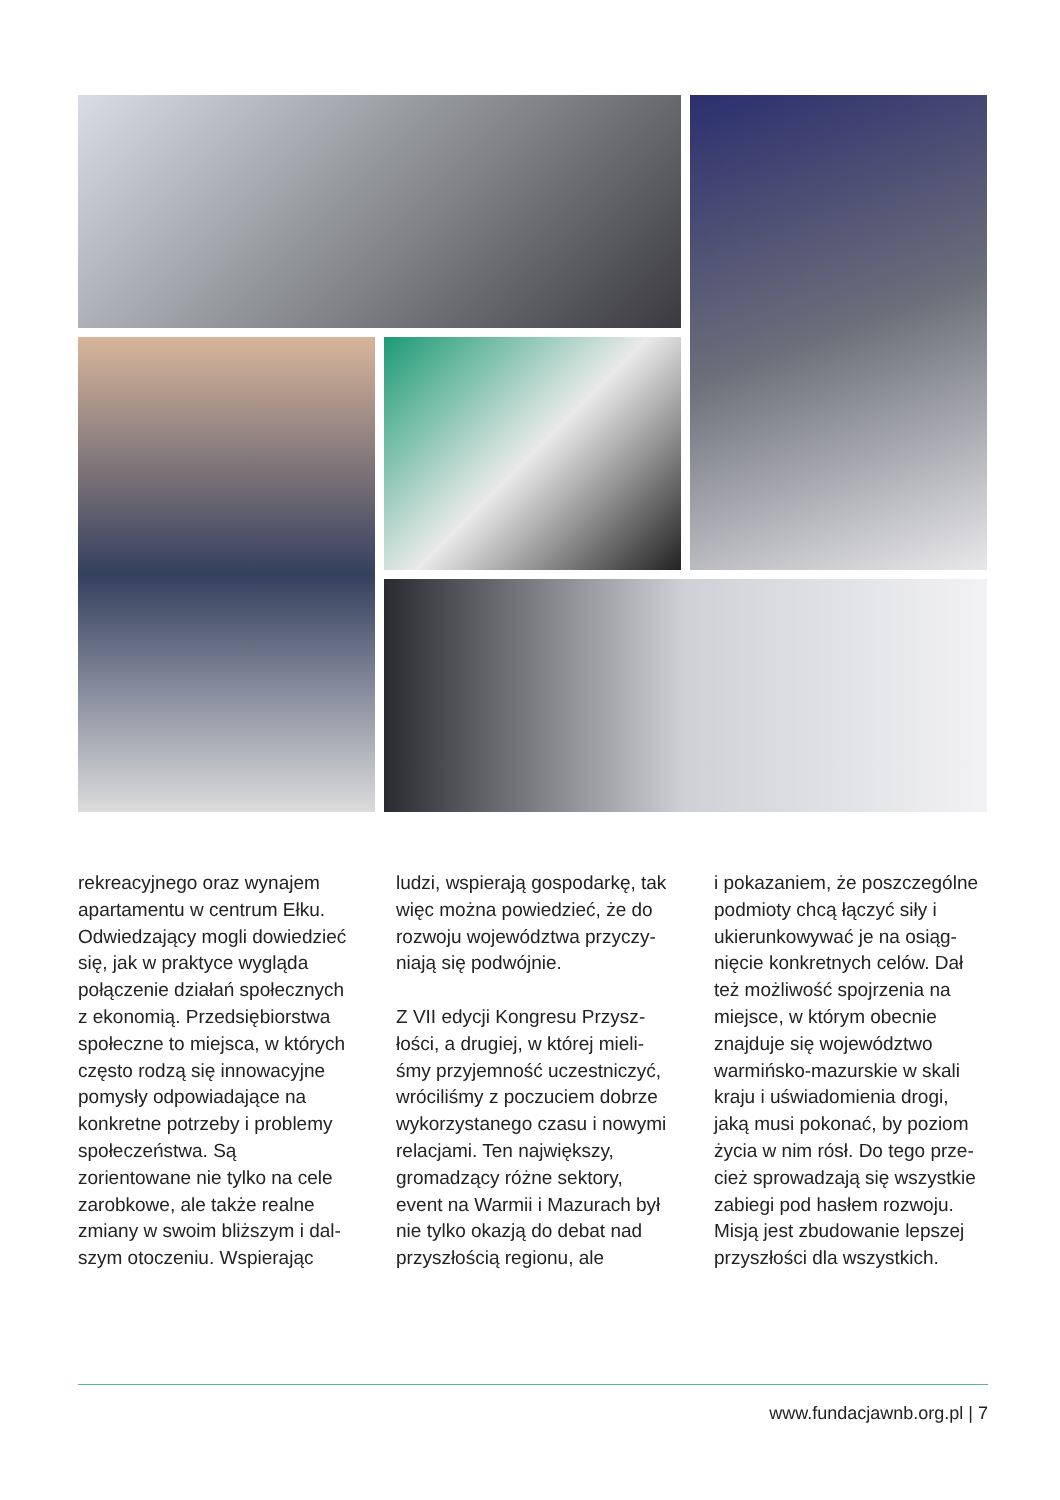rekreacyjnego oraz wynajem apartamentu w centrum Ełku. Odwiedzający mogli dowie­dzieć się, jak w praktyce wyglą­da połączenie działań społecz­nych z ekonomią. Przedsiębior­stwa społeczne to miejsca, w których często rodzą się in­nowacyjne pomysły odpowia­dające na konkretne potrzeby i problemy społeczeństwa. Są zorientowane nie tylko na cele zarobkowe, ale także realne zmiany w swoim bliższym i dal­szym otoczeniu. Wspierając
ludzi, wspierają gospodarkę, tak więc można powiedzieć, że do rozwoju województwa przyczy­niają się podwójnie.
Z VII edycji Kongresu Przysz­łości, a drugiej, w której mieli­śmy przyjemność uczestniczyć, wróciliśmy z poczuciem dobrze wykorzystanego czasu i nowy­mi relacjami. Ten największy, gromadzący różne sektory, event na Warmii i Mazurach był nie tylko okazją do debat nad przyszłością regionu, ale
i pokazaniem, że poszczególne podmioty chcą łączyć siły i ukierunkowywać je na osiąg­nięcie konkretnych celów. Dał też możliwość spojrzenia na miejsce, w którym obecnie znajduje się województwo warmińsko-mazurskie w skali kraju i uświadomienia drogi, jaką musi pokonać, by poziom życia w nim rósł. Do tego prze­cież sprowadzają się wszystkie zabiegi pod hasłem rozwoju. Misją jest zbudowanie lepszej przyszłości dla wszystkich.
www.fundacjawnb.org.pl | 7